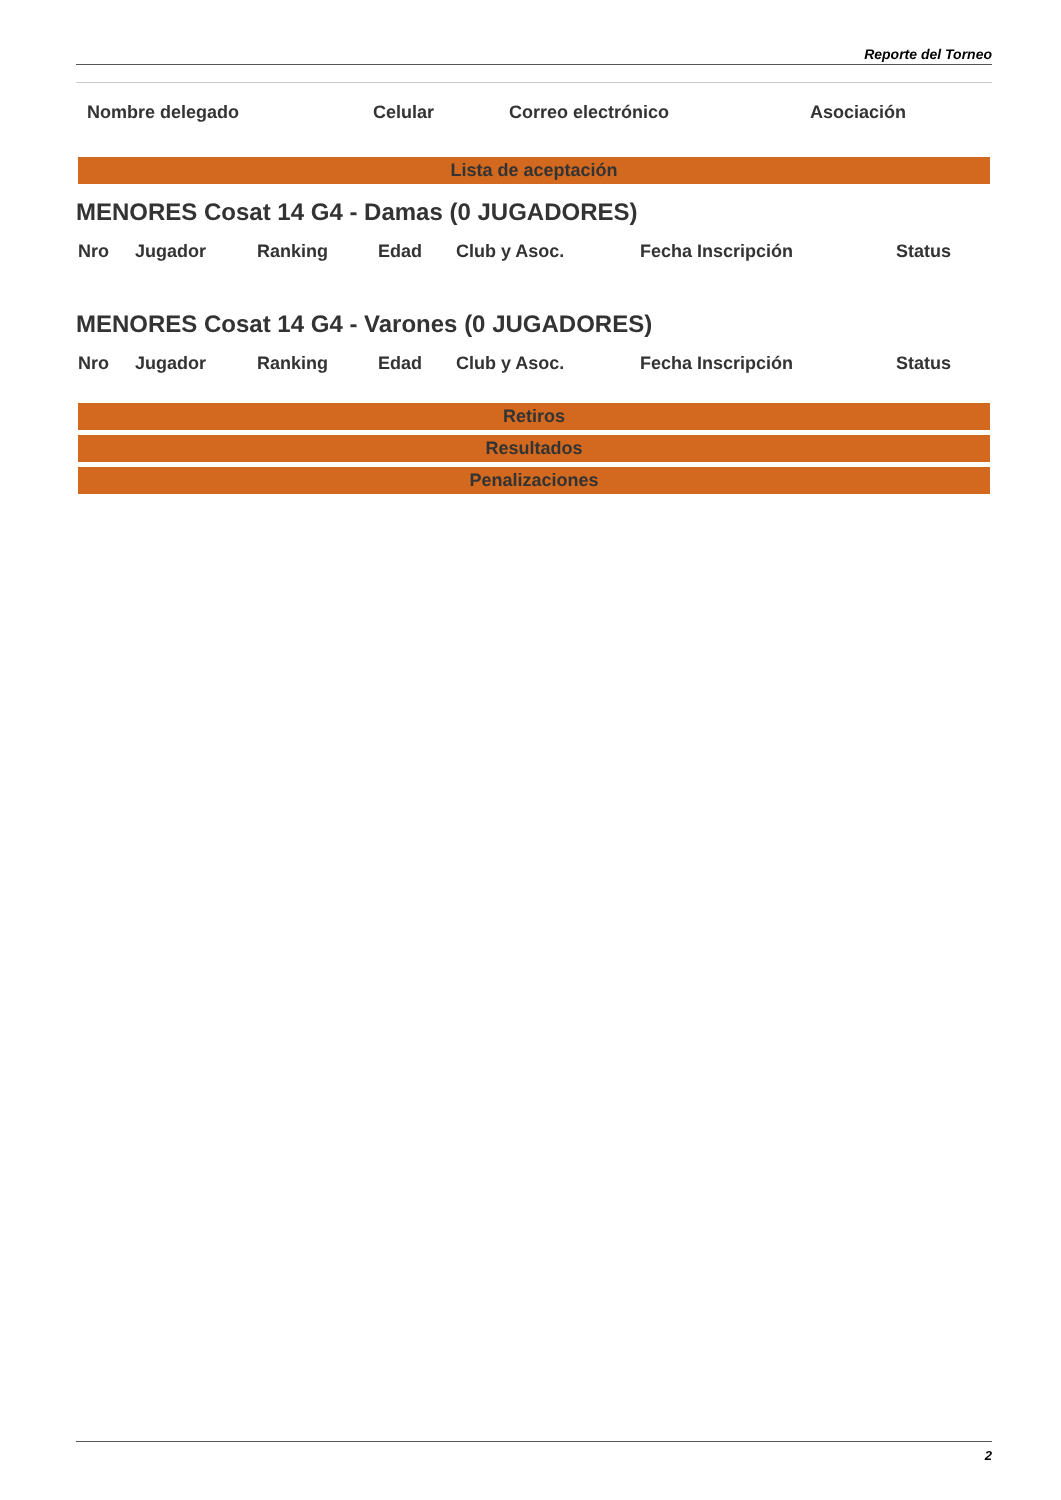Reporte del Torneo
| Nombre delegado | Celular | Correo electrónico | Asociación |
Lista de aceptación
MENORES Cosat 14 G4 - Damas (0 JUGADORES)
| Nro | Jugador | Ranking | Edad | Club y Asoc. | Fecha Inscripción | Status |
MENORES Cosat 14 G4 - Varones (0 JUGADORES)
| Nro | Jugador | Ranking | Edad | Club y Asoc. | Fecha Inscripción | Status |
Retiros
Resultados
Penalizaciones
2